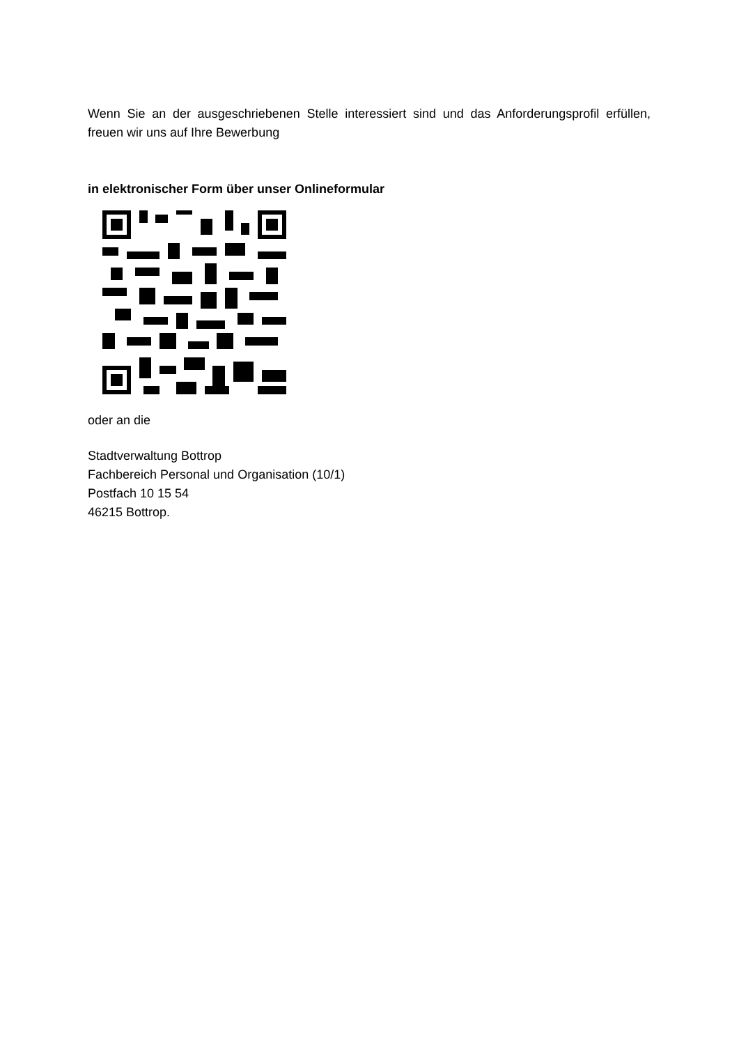Wenn Sie an der ausgeschriebenen Stelle interessiert sind und das Anforderungsprofil erfüllen, freuen wir uns auf Ihre Bewerbung
in elektronischer Form über unser Onlineformular
oder an die
Stadtverwaltung Bottrop
Fachbereich Personal und Organisation (10/1)
Postfach 10 15 54
46215 Bottrop.